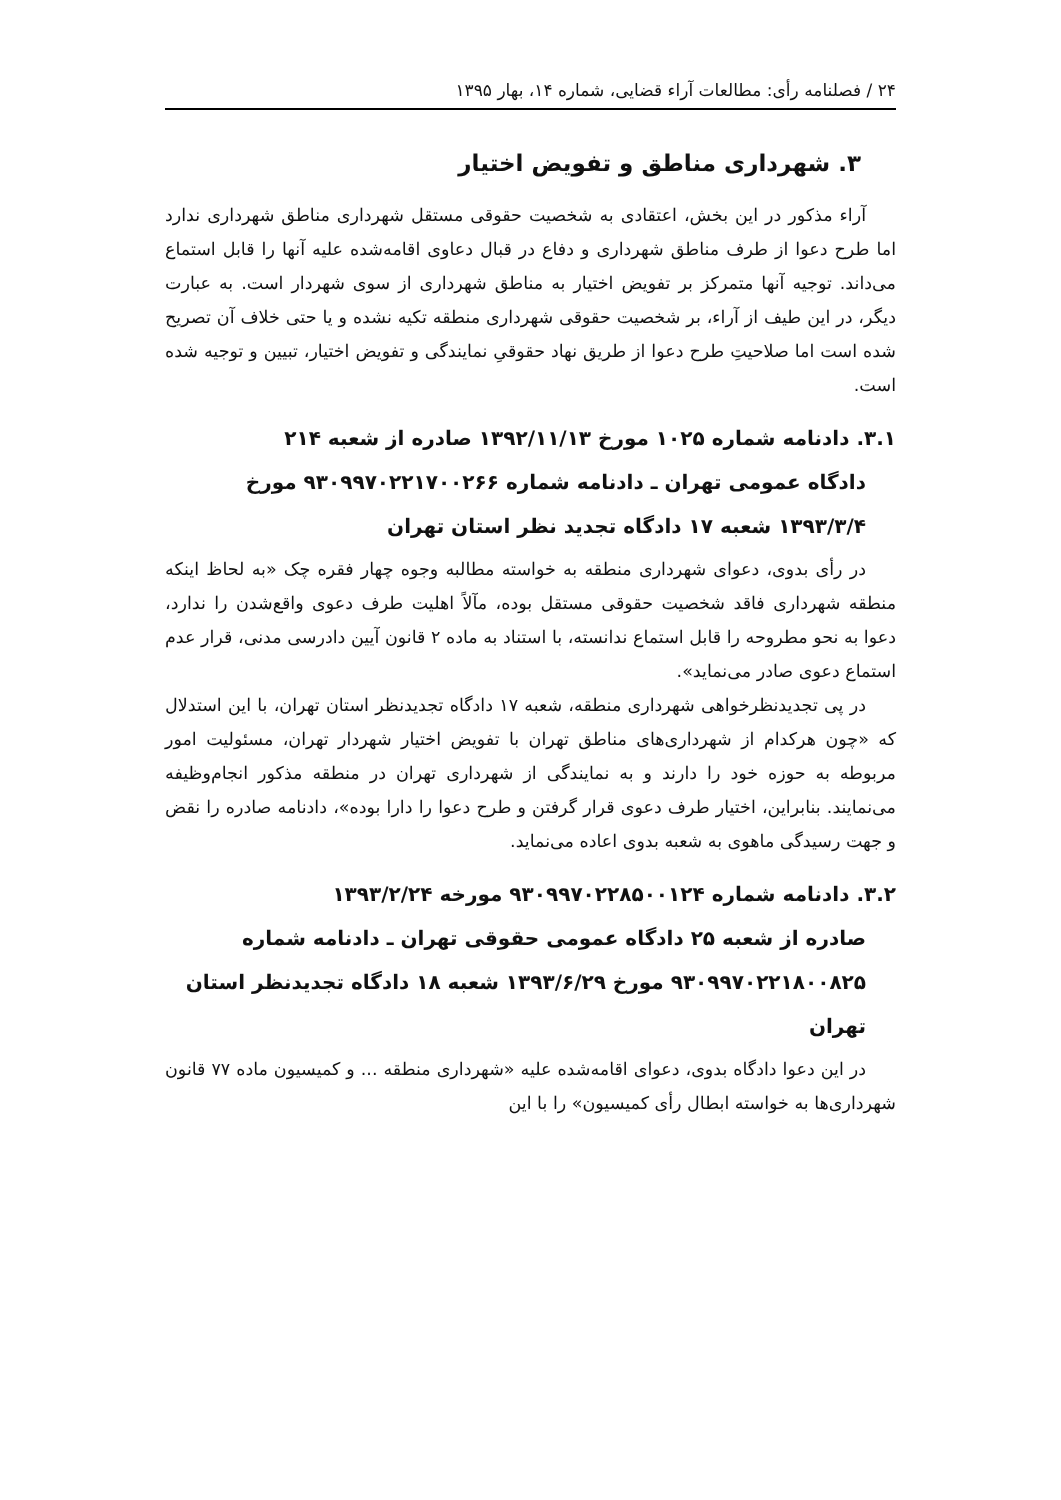۲۴ / فصلنامه رأی: مطالعات آراء قضایی، شماره ۱۴، بهار ۱۳۹۵
۳. شهرداری مناطق و تفویض اختیار
آراء مذکور در این بخش، اعتقادی به شخصیت حقوقی مستقل شهرداری مناطق شهرداری ندارد اما طرح دعوا از طرف مناطق شهرداری و دفاع در قبال دعاوی اقامه‌شده علیه آنها را قابل استماع می‌داند. توجیه آنها متمرکز بر تفویض اختیار به مناطق شهرداری از سوی شهردار است. به عبارت دیگر، در این طیف از آراء، بر شخصیت حقوقی شهرداری منطقه تکیه نشده و یا حتی خلاف آن تصریح شده است اما صلاحیتِ طرح دعوا از طریق نهاد حقوقیِ نمایندگی و تفویض اختیار، تبیین و توجیه شده است.
۳.۱. دادنامه شماره ۱۰۲۵ مورخ ۱۳۹۲/۱۱/۱۳ صادره از شعبه ۲۱۴
دادگاه عمومی تهران ـ دادنامه شماره ۹۳۰۹۹۷۰۲۲۱۷۰۰۲۶۶ مورخ ۱۳۹۳/۳/۴ شعبه ۱۷ دادگاه تجدید نظر استان تهران
در رأی بدوی، دعوای شهرداری منطقه به خواسته مطالبه وجوه چهار فقره چک «به لحاظ اینکه منطقه شهرداری فاقد شخصیت حقوقی مستقل بوده، مآلاً اهلیت طرف دعوی واقع‌شدن را ندارد، دعوا به نحو مطروحه را قابل استماع ندانسته، با استناد به ماده ۲ قانون آیین دادرسی مدنی، قرار عدم استماع دعوی صادر می‌نماید».
در پی تجدیدنظرخواهی شهرداری منطقه، شعبه ۱۷ دادگاه تجدیدنظر استان تهران، با این استدلال که «چون هرکدام از شهرداری‌های مناطق تهران با تفویض اختیار شهردار تهران، مسئولیت امور مربوطه به حوزه خود را دارند و به نمایندگی از شهرداری تهران در منطقه مذکور انجام‌وظیفه می‌نمایند. بنابراین، اختیار طرف دعوی قرار گرفتن و طرح دعوا را دارا بوده»، دادنامه صادره را نقض و جهت رسیدگی ماهوی به شعبه بدوی اعاده می‌نماید.
۳.۲. دادنامه شماره ۹۳۰۹۹۷۰۲۲۸۵۰۰۱۲۴ مورخه ۱۳۹۳/۲/۲۴
صادره از شعبه ۲۵ دادگاه عمومی حقوقی تهران ـ دادنامه شماره ۹۳۰۹۹۷۰۲۲۱۸۰۰۸۲۵ مورخ ۱۳۹۳/۶/۲۹ شعبه ۱۸ دادگاه تجدیدنظر استان تهران
در این دعوا دادگاه بدوی، دعوای اقامه‌شده علیه «شهرداری منطقه ... و کمیسیون ماده ۷۷ قانون شهرداری‌ها به خواسته ابطال رأی کمیسیون» را با این